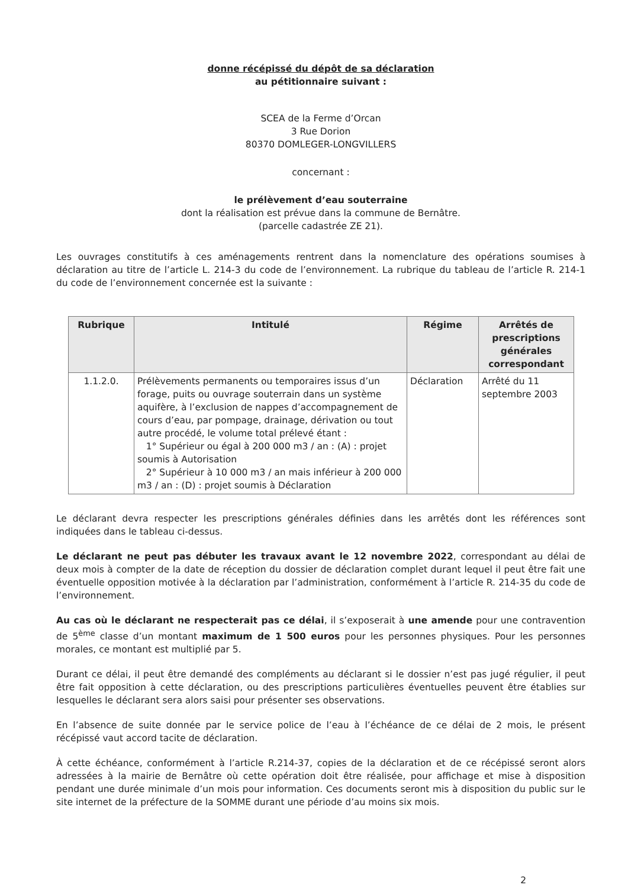donne récépissé du dépôt de sa déclaration
au pétitionnaire suivant :
SCEA de la Ferme d’Orcan
3 Rue Dorion
80370 DOMLEGER-LONGVILLERS
concernant :
le prélèvement d’eau souterraine
dont la réalisation est prévue dans la commune de Bernâtre.
(parcelle cadastrée ZE 21).
Les ouvrages constitutifs à ces aménagements rentrent dans la nomenclature des opérations soumises à déclaration au titre de l’article L. 214-3 du code de l’environnement. La rubrique du tableau de l’article R. 214-1 du code de l’environnement concernée est la suivante :
| Rubrique | Intitulé | Régime | Arrêtés de prescriptions générales correspondant |
| --- | --- | --- | --- |
| 1.1.2.0. | Prélèvements permanents ou temporaires issus d’un forage, puits ou ouvrage souterrain dans un système aquifère, à l’exclusion de nappes d’accompagnement de cours d’eau, par pompage, drainage, dérivation ou tout autre procédé, le volume total prélevé étant : 1° Supérieur ou égal à 200 000 m3 / an : (A) : projet soumis à Autorisation 2° Supérieur à 10 000 m3 / an mais inférieur à 200 000 m3 / an : (D) : projet soumis à Déclaration | Déclaration | Arrêté du 11 septembre 2003 |
Le déclarant devra respecter les prescriptions générales définies dans les arrêtés dont les références sont indiquées dans le tableau ci-dessus.
Le déclarant ne peut pas débuter les travaux avant le 12 novembre 2022, correspondant au délai de deux mois à compter de la date de réception du dossier de déclaration complet durant lequel il peut être fait une éventuelle opposition motivée à la déclaration par l’administration, conformément à l’article R. 214-35 du code de l’environnement.
Au cas où le déclarant ne respecterait pas ce délai, il s’exposerait à une amende pour une contravention de 5<sup>ème</sup> classe d’un montant maximum de 1 500 euros pour les personnes physiques. Pour les personnes morales, ce montant est multiplié par 5.
Durant ce délai, il peut être demandé des compléments au déclarant si le dossier n’est pas jugé régulier, il peut être fait opposition à cette déclaration, ou des prescriptions particulières éventuelles peuvent être établies sur lesquelles le déclarant sera alors saisi pour présenter ses observations.
En l’absence de suite donnée par le service police de l’eau à l’échéance de ce délai de 2 mois, le présent récépissé vaut accord tacite de déclaration.
À cette échéance, conformément à l’article R.214-37, copies de la déclaration et de ce récépissé seront alors adressées à la mairie de Bernâtre où cette opération doit être réalisée, pour affichage et mise à disposition pendant une durée minimale d’un mois pour information. Ces documents seront mis à disposition du public sur le site internet de la préfecture de la SOMME durant une période d’au moins six mois.
2